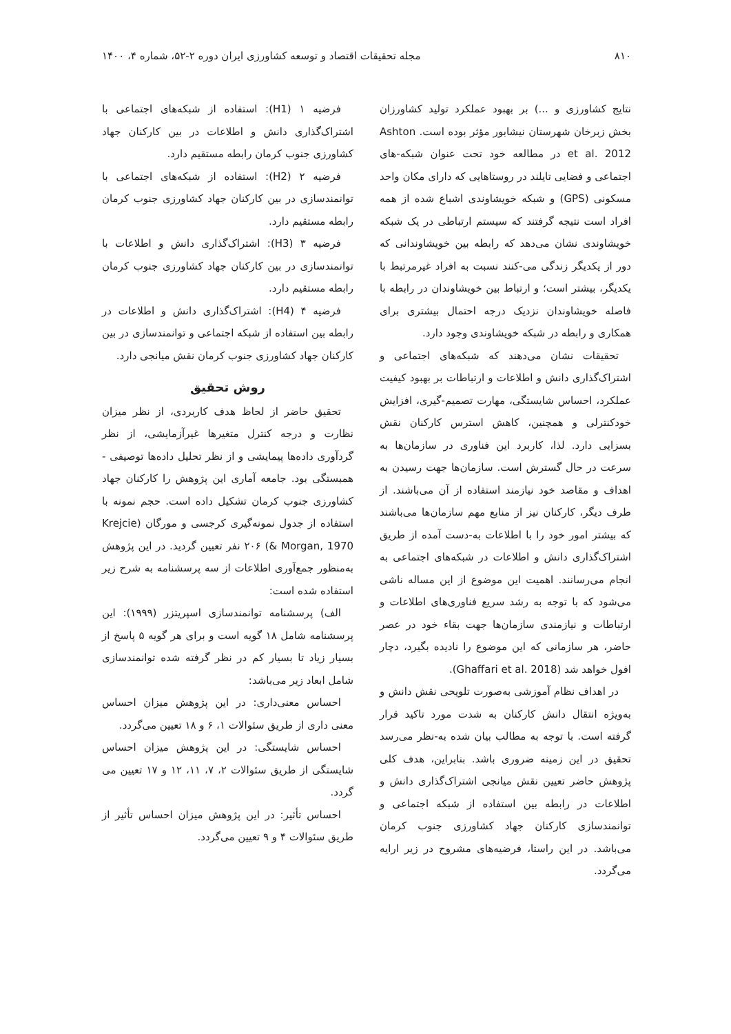۸۱۰ مجله تحقیقات اقتصاد و توسعه کشاورزی ایران دوره ۲-۵۲، شماره ۴، ۱۴۰۰
نتایج کشاورزی و ...) بر بهبود عملکرد تولید کشاورزان بخش زبرخان شهرستان نیشابور مؤثر بوده است. Ashton et al. 2012 در مطالعه خود تحت عنوان شبکه-های اجتماعی و فضایی تایلند در روستاهایی که دارای مکان واحد مسکونی (GPS) و شبکه خویشاوندی اشباع شده از همه افراد است نتیجه گرفتند که سیستم ارتباطی در یک شبکه خویشاوندی نشان می‌دهد که رابطه بین خویشاوندانی که دور از یکدیگر زندگی می-کنند نسبت به افراد غیرمرتبط با یکدیگر، بیشتر است؛ و ارتباط بین خویشاوندان در رابطه با فاصله خویشاوندان نزدیک درجه احتمال بیشتری برای همکاری و رابطه در شبکه خویشاوندی وجود دارد.
تحقیقات نشان می‌دهند که شبکه‌های اجتماعی و اشتراک‌گذاری دانش و اطلاعات و ارتباطات بر بهبود کیفیت عملکرد، احساس شایستگی، مهارت تصمیم-گیری، افزایش خودکنترلی و همچنین، کاهش استرس کارکنان نقش بسزایی دارد. لذا، کاربرد این فناوری در سازمان‌ها به سرعت در حال گسترش است. سازمان‌ها جهت رسیدن به اهداف و مقاصد خود نیازمند استفاده از آن می‌باشند. از طرف دیگر، کارکنان نیز از منابع مهم سازمان‌ها می‌باشند که بیشتر امور خود را با اطلاعات به-دست آمده از طریق اشتراک‌گذاری دانش و اطلاعات در شبکه‌های اجتماعی به انجام می‌رسانند. اهمیت این موضوع از این مساله ناشی می‌شود که با توجه به رشد سریع فناوری‌های اطلاعات و ارتباطات و نیازمندی سازمان‌ها جهت بقاء خود در عصر حاضر، هر سازمانی که این موضوع را نادیده بگیرد، دچار افول خواهد شد (Ghaffari et al. 2018).
در اهداف نظام آموزشی به‌صورت تلویحی نقش دانش و به‌ویژه انتقال دانش کارکنان به شدت مورد تاکید قرار گرفته است. با توجه به مطالب بیان شده به-نظر می‌رسد تحقیق در این زمینه ضروری باشد. بنابراین، هدف کلی پژوهش حاضر تعیین نقش میانجی اشتراک‌گذاری دانش و اطلاعات در رابطه بین استفاده از شبکه اجتماعی و توانمندسازی کارکنان جهاد کشاورزی جنوب کرمان می‌باشد. در این راستا، فرضیه‌های مشروح در زیر ارایه می‌گردد.
فرضیه ۱ (H1): استفاده از شبکه‌های اجتماعی با اشتراک‌گذاری دانش و اطلاعات در بین کارکنان جهاد کشاورزی جنوب کرمان رابطه مستقیم دارد.
فرضیه ۲ (H2): استفاده از شبکه‌های اجتماعی با توانمندسازی در بین کارکنان جهاد کشاورزی جنوب کرمان رابطه مستقیم دارد.
فرضیه ۳ (H3): اشتراک‌گذاری دانش و اطلاعات با توانمندسازی در بین کارکنان جهاد کشاورزی جنوب کرمان رابطه مستقیم دارد.
فرضیه ۴ (H4): اشتراک‌گذاری دانش و اطلاعات در رابطه بین استفاده از شبکه اجتماعی و توانمندسازی در بین کارکنان جهاد کشاورزی جنوب کرمان نقش میانجی دارد.
روش تحقیق
تحقیق حاضر از لحاظ هدف کاربردی، از نظر میزان نظارت و درجه کنترل متغیرها غیرآزمایشی، از نظر گردآوری داده‌ها پیمایشی و از نظر تحلیل داده‌ها توصیفی - همبستگی بود. جامعه آماری این پژوهش را کارکنان جهاد کشاورزی جنوب کرمان تشکیل داده است. حجم نمونه با استفاده از جدول نمونه‌گیری کرجسی و مورگان (Krejcie & Morgan, 1970) ۲۰۶ نفر تعیین گردید. در این پژوهش به‌منظور جمع‌آوری اطلاعات از سه پرسشنامه به شرح زیر استفاده شده است:
الف) پرسشنامه توانمندسازی اسپریتزر (۱۹۹۹): این پرسشنامه شامل ۱۸ گویه است و برای هر گویه ۵ پاسخ از بسیار زیاد تا بسیار کم در نظر گرفته شده توانمندسازی شامل ابعاد زیر می‌باشد:
احساس معنی‌داری: در این پژوهش میزان احساس معنی داری از طریق سئوالات ۱، ۶ و ۱۸ تعیین می‌گردد.
احساس شایستگی: در این پژوهش میزان احساس شایستگی از طریق سئوالات ۲، ۷، ۱۱، ۱۲ و ۱۷ تعیین می گردد.
احساس تأثیر: در این پژوهش میزان احساس تأثیر از طریق سئوالات ۴ و ۹ تعیین می‌گردد.